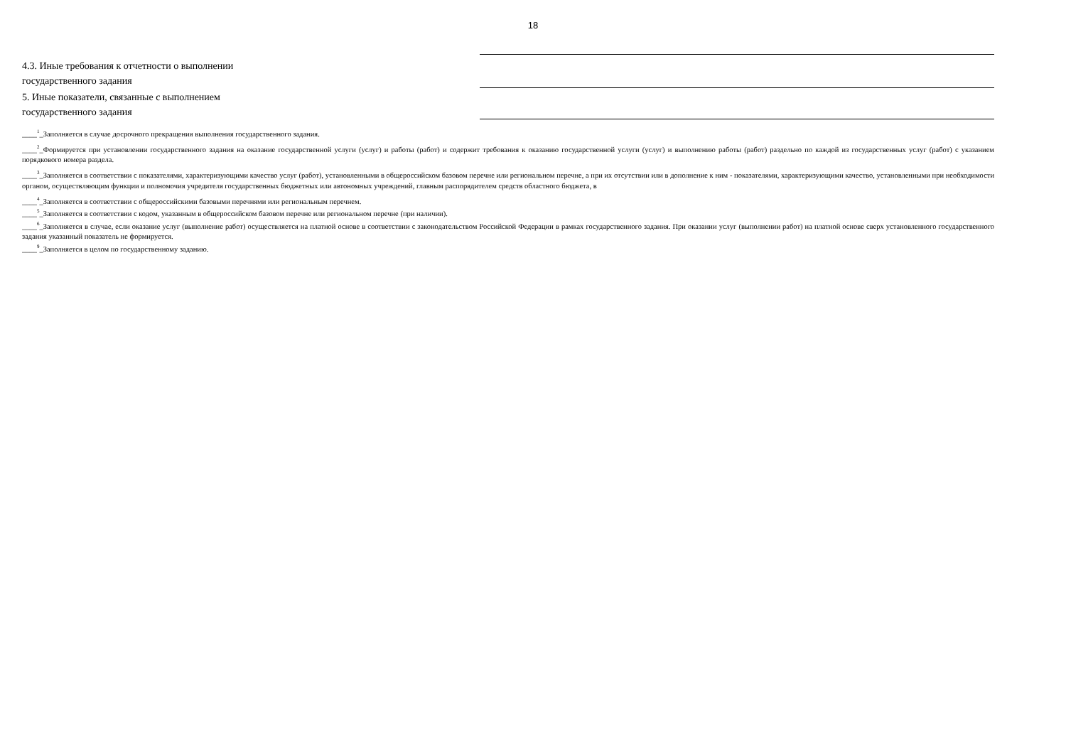18
4.3. Иные требования к отчетности о выполнении
государственного задания
5. Иные показатели, связанные с выполнением
государственного задания
____<sup>1</sup>_Заполняется в случае досрочного прекращения выполнения государственного задания.
____<sup>2</sup>_Формируется при установлении государственного задания на оказание государственной услуги (услуг) и работы (работ) и содержит требования к оказанию государственной услуги (услуг) и выполнению работы (работ) раздельно по каждой из государственных услуг (работ) с указанием порядкового номера раздела.
____<sup>3</sup>_Заполняется в соответствии с показателями, характеризующими качество услуг (работ), установленными в общероссийском базовом перечне или региональном перечне, а при их отсутствии или в дополнение к ним - показателями, характеризующими качество, установленными при необходимости органом, осуществляющим функции и полномочия учредителя государственных бюджетных или автономных учреждений, главным распорядителем средств областного бюджета, в
____<sup>4</sup>_Заполняется в соответствии с общероссийскими базовыми перечнями или региональным перечнем.
____<sup>5</sup>_Заполняется в соответствии с кодом, указанным в общероссийском базовом перечне или региональном перечне (при наличии).
____<sup>6</sup>_Заполняется в случае, если оказание услуг (выполнение работ) осуществляется на платной основе в соответствии с законодательством Российской Федерации в рамках государственного задания. При оказании услуг (выполнении работ) на платной основе сверх установленного государственного задания указанный показатель не формируется.
____<sup>9</sup>_Заполняется в целом по государственному заданию.